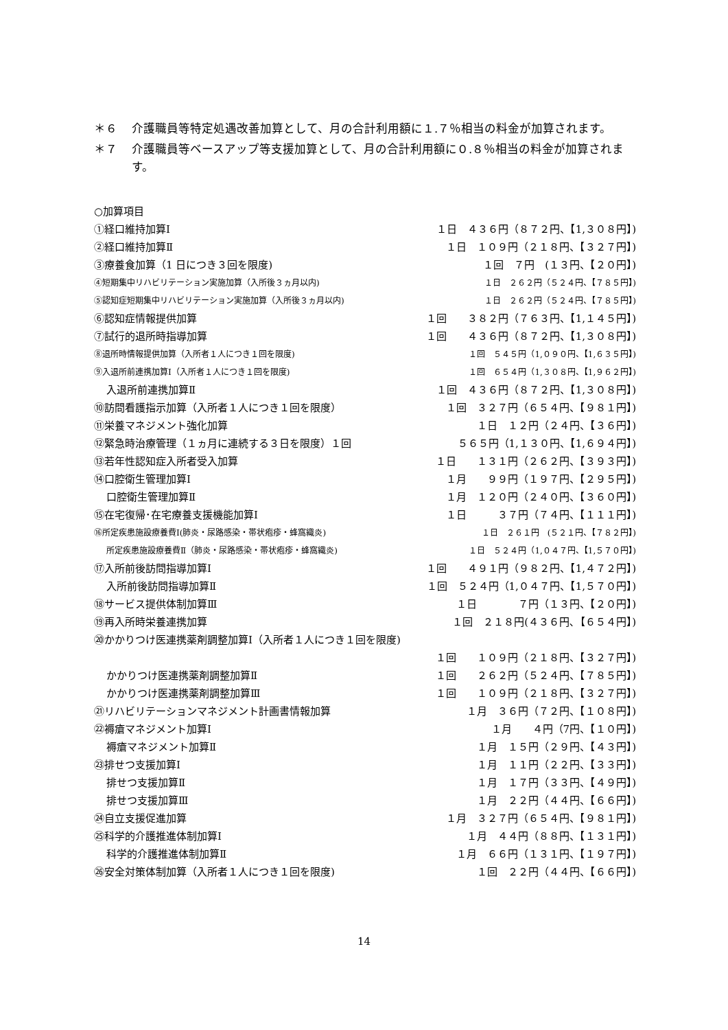＊６ 介護職員等特定処遇改善加算として、月の合計利用額に１.７％相当の料金が加算されます。
＊７ 介護職員等ベースアップ等支援加算として、月の合計利用額に０.８％相当の料金が加算されます。
○加算項目
①経口維持加算Ⅰ １日　４３６円（８７２円、【1,３０８円】)
②経口維持加算Ⅱ １日　１０９円（２１８円、【３２７円】)
③療養食加算（1 日につき３回を限度) １回　７円　(１３円、【２０円】)
④短期集中リハビリテーション実施加算（入所後３ヵ月以内) １日　２６２円（５２４円、【７８５円】)
⑤認知症短期集中リハビリテーション実施加算（入所後３ヵ月以内) １日　２６２円（５２４円、【７８５円】)
⑥認知症情報提供加算 １回　　３８２円（７６３円、【1,１４５円】)
⑦試行的退所時指導加算 １回　　４３６円（８７２円、【1,３０８円】)
⑧退所時情報提供加算（入所者１人につき１回を限度) １回　５４５円（1,０９０円、【1,６３５円】)
⑨入退所前連携加算Ⅰ（入所者１人につき１回を限度) １回　６５４円（1,３０８円、【1,９６２円】)
入退所前連携加算Ⅱ １回　４３６円（８７２円、【1,３０８円】)
⑩訪問看護指示加算（入所者１人につき１回を限度） １回　３２７円（６５４円、【９８１円】)
⑪栄養マネジメント強化加算 １日　１２円（２４円、【３６円】)
⑫緊急時治療管理（１ヵ月に連続する３日を限度）１回 ５６５円（1,１３０円、【1,６９４円】)
⑬若年性認知症入所者受入加算 １日　　１３１円（２６２円、【３９３円】)
⑭口腔衛生管理加算Ⅰ １月　　９９円（１９７円、【２９５円】)
口腔衛生管理加算Ⅱ １月　１２０円（２４０円、【３６０円】)
⑮在宅復帰･在宅療養支援機能加算Ⅰ １日　　　３７円（７４円、【１１１円】)
⑯所定疾患施設療養費Ⅰ(肺炎・尿路感染・帯状疱疹・蜂窩織炎) １日　２６１円　(５２１円、【７８２円】)
所定疾患施設療養費Ⅱ（肺炎・尿路感染・帯状疱疹・蜂窩織炎) １日　５２４円（1,０４７円、【1,５７０円】)
⑰入所前後訪問指導加算Ⅰ １回　　４９１円（９８２円、【1,４７２円】)
入所前後訪問指導加算Ⅱ １回　５２４円（1,０４７円、【1,５７０円】)
⑱サービス提供体制加算Ⅲ １日　　　　７円（１３円、【２０円】)
⑲再入所時栄養連携加算 １回　２１８円(４３６円､【６５４円】)
⑳かかりつけ医連携薬剤調整加算Ⅰ（入所者１人につき１回を限度)
１回　　１０９円（２１８円、【３２７円】)
かかりつけ医連携薬剤調整加算Ⅱ １回　　２６２円（５２４円、【７８５円】)
かかりつけ医連携薬剤調整加算Ⅲ １回　　１０９円（２１８円、【３２７円】)
㉑リハビリテーションマネジメント計画書情報加算 １月　３６円（７２円、【１０８円】)
㉒褥瘡マネジメント加算Ⅰ １月　　４円（7円、【１０円】)
褥瘡マネジメント加算Ⅱ １月　１５円（２９円、【４３円】)
㉓排せつ支援加算Ⅰ １月　１１円（２２円、【３３円】)
排せつ支援加算Ⅱ １月　１７円（３３円、【４９円】)
排せつ支援加算Ⅲ １月　２２円（４４円、【６６円】)
㉔自立支援促進加算 １月　３２７円（６５４円、【９８１円】)
㉕科学的介護推進体制加算Ⅰ １月　４４円（８８円、【１３１円】)
科学的介護推進体制加算Ⅱ １月　６６円（１３１円、【１９７円】)
㉖安全対策体制加算（入所者１人につき１回を限度) １回　２２円（４４円、【６６円】)
14